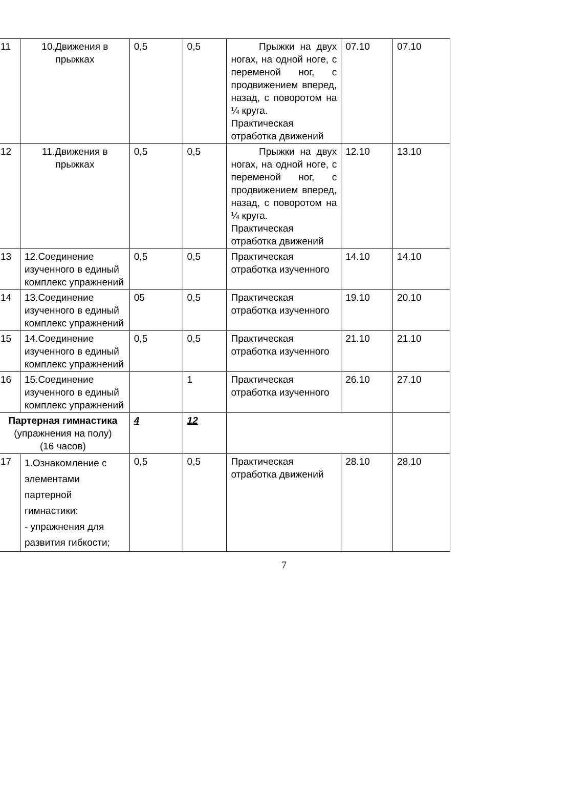| 11 | 10.Движения в прыжках | 0,5 | 0,5 | Прыжки на двух ногах, на одной ноге, с переменой ног, с продвижением вперед, назад, с поворотом на ¼ круга. Практическая отработка движений | 07.10 | 07.10 |
| 12 | 11.Движения в прыжках | 0,5 | 0,5 | Прыжки на двух ногах, на одной ноге, с переменой ног, с продвижением вперед, назад, с поворотом на ¼ круга. Практическая отработка движений | 12.10 | 13.10 |
| 13 | 12.Соединение изученного в единый комплекс упражнений | 0,5 | 0,5 | Практическая отработка изученного | 14.10 | 14.10 |
| 14 | 13.Соединение изученного в единый комплекс упражнений | 05 | 0,5 | Практическая отработка изученного | 19.10 | 20.10 |
| 15 | 14.Соединение изученного в единый комплекс упражнений | 0,5 | 0,5 | Практическая отработка изученного | 21.10 | 21.10 |
| 16 | 15.Соединение изученного в единый комплекс упражнений | | 1 | Практическая отработка изученного | 26.10 | 27.10 |
| Партерная гимнастика (упражнения на полу) (16 часов) | | 4 | 12 | | | |
| 17 | 1.Ознакомление с элементами партерной гимнастики: - упражнения для развития гибкости; | 0,5 | 0,5 | Практическая отработка движений | 28.10 | 28.10 |
7